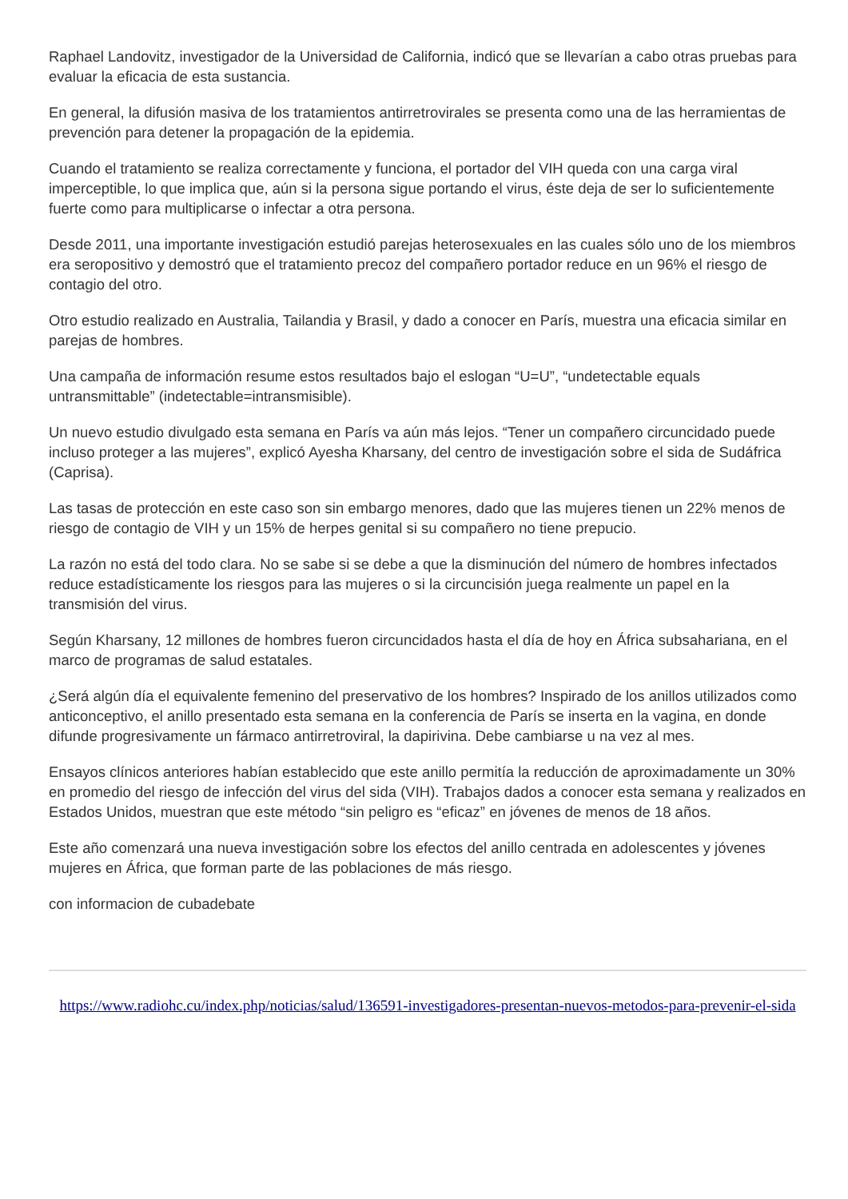Raphael Landovitz, investigador de la Universidad de California, indicó que se llevarían a cabo otras pruebas para evaluar la eficacia de esta sustancia.
En general, la difusión masiva de los tratamientos antirretrovirales se presenta como una de las herramientas de prevención para detener la propagación de la epidemia.
Cuando el tratamiento se realiza correctamente y funciona, el portador del VIH queda con una carga viral imperceptible, lo que implica que, aún si la persona sigue portando el virus, éste deja de ser lo suficientemente fuerte como para multiplicarse o infectar a otra persona.
Desde 2011, una importante investigación estudió parejas heterosexuales en las cuales sólo uno de los miembros era seropositivo y demostró que el tratamiento precoz del compañero portador reduce en un 96% el riesgo de contagio del otro.
Otro estudio realizado en Australia, Tailandia y Brasil, y dado a conocer en París, muestra una eficacia similar en parejas de hombres.
Una campaña de información resume estos resultados bajo el eslogan “U=U”, “undetectable equals untransmittable” (indetectable=intransmisible).
Un nuevo estudio divulgado esta semana en París va aún más lejos. “Tener un compañero circuncidado puede incluso proteger a las mujeres”, explicó Ayesha Kharsany, del centro de investigación sobre el sida de Sudáfrica (Caprisa).
Las tasas de protección en este caso son sin embargo menores, dado que las mujeres tienen un 22% menos de riesgo de contagio de VIH y un 15% de herpes genital si su compañero no tiene prepucio.
La razón no está del todo clara. No se sabe si se debe a que la disminución del número de hombres infectados reduce estadísticamente los riesgos para las mujeres o si la circuncisión juega realmente un papel en la transmisión del virus.
Según Kharsany, 12 millones de hombres fueron circuncidados hasta el día de hoy en África subsahariana, en el marco de programas de salud estatales.
¿Será algún día el equivalente femenino del preservativo de los hombres? Inspirado de los anillos utilizados como anticonceptivo, el anillo presentado esta semana en la conferencia de París se inserta en la vagina, en donde difunde progresivamente un fármaco antirretroviral, la dapirivina. Debe cambiarse u na vez al mes.
Ensayos clínicos anteriores habían establecido que este anillo permitía la reducción de aproximadamente un 30% en promedio del riesgo de infección del virus del sida (VIH). Trabajos dados a conocer esta semana y realizados en Estados Unidos, muestran que este método “sin peligro es “eficaz” en jóvenes de menos de 18 años.
Este año comenzará una nueva investigación sobre los efectos del anillo centrada en adolescentes y jóvenes mujeres en África, que forman parte de las poblaciones de más riesgo.
con informacion de cubadebate
https://www.radiohc.cu/index.php/noticias/salud/136591-investigadores-presentan-nuevos-metodos-para-prevenir-el-sida